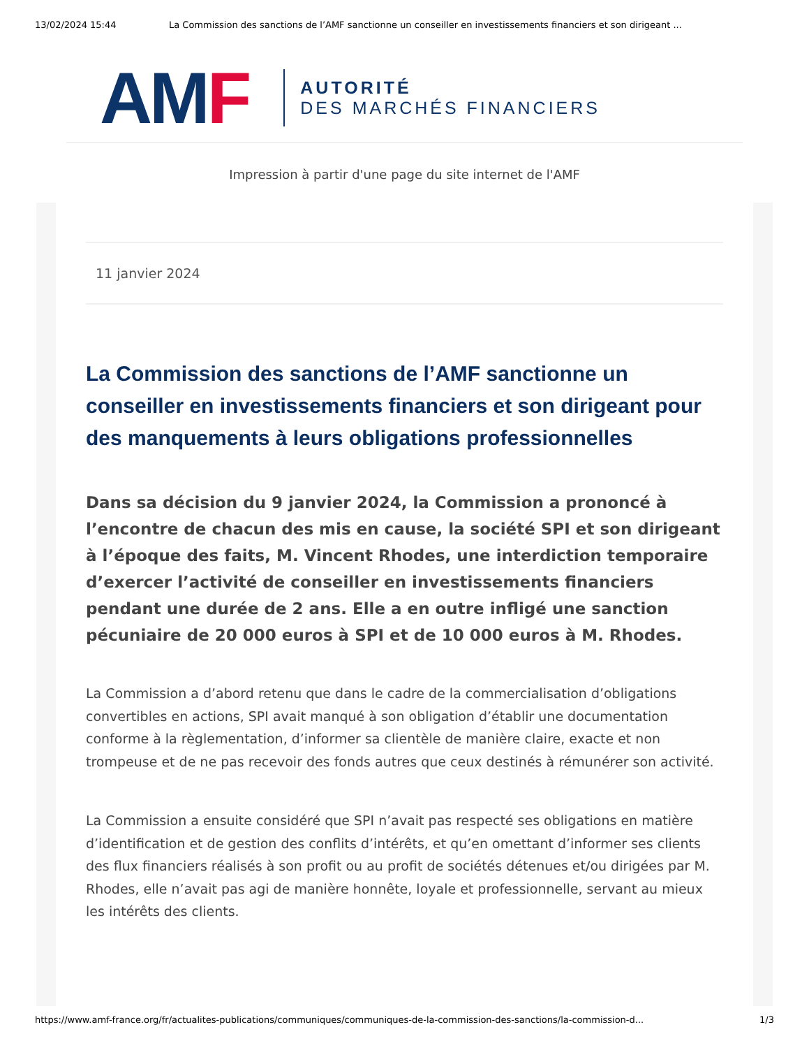13/02/2024 15:44 La Commission des sanctions de l’AMF sanctionne un conseiller en investissements financiers et son dirigeant ...
AM F
AUTORITÉ
DES MARCHÉS FINANCIERS
Impression à partir d'une page du site internet de l'AMF
11 janvier 2024
La Commission des sanctions de l’AMF sanctionne un conseiller en investissements financiers et son dirigeant pour des manquements à leurs obligations professionnelles
Dans sa décision du 9 janvier 2024, la Commission a prononcé à l’encontre de chacun des mis en cause, la société SPI et son dirigeant à l’époque des faits, M. Vincent Rhodes, une interdiction temporaire d’exercer l’activité de conseiller en investissements financiers pendant une durée de 2 ans. Elle a en outre infligé une sanction pécuniaire de 20 000 euros à SPI et de 10 000 euros à M. Rhodes.
La Commission a d’abord retenu que dans le cadre de la commercialisation d’obligations convertibles en actions, SPI avait manqué à son obligation d’établir une documentation conforme à la règlementation, d’informer sa clientèle de manière claire, exacte et non trompeuse et de ne pas recevoir des fonds autres que ceux destinés à rémunérer son activité.
La Commission a ensuite considéré que SPI n’avait pas respecté ses obligations en matière d’identification et de gestion des conflits d’intérêts, et qu’en omettant d’informer ses clients des flux financiers réalisés à son profit ou au profit de sociétés détenues et/ou dirigées par M. Rhodes, elle n’avait pas agi de manière honnête, loyale et professionnelle, servant au mieux les intérêts des clients.
https://www.amf-france.org/fr/actualites-publications/communiques/communiques-de-la-commission-des-sanctions/la-commission-d... 1/3